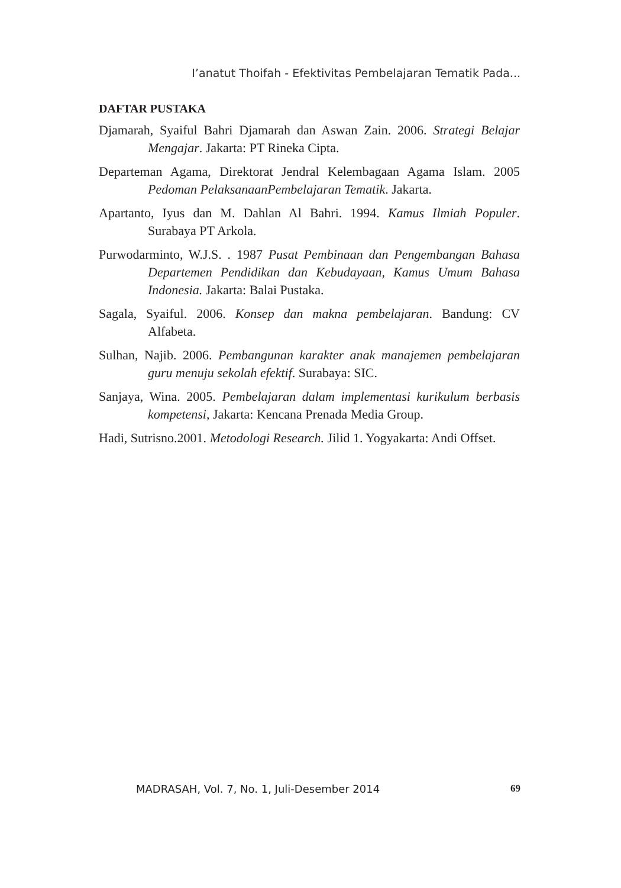I’anatut Thoifah - Efektivitas Pembelajaran Tematik Pada...
DAFTAR PUSTAKA
Djamarah, Syaiful Bahri Djamarah dan Aswan Zain. 2006. Strategi Belajar Mengajar. Jakarta: PT Rineka Cipta.
Departeman Agama, Direktorat Jendral Kelembagaan Agama Islam. 2005 Pedoman PelaksanaanPembelajaran Tematik. Jakarta.
Apartanto, Iyus dan M. Dahlan Al Bahri. 1994. Kamus Ilmiah Populer. Surabaya PT Arkola.
Purwodarminto, W.J.S. . 1987 Pusat Pembinaan dan Pengembangan Bahasa Departemen Pendidikan dan Kebudayaan, Kamus Umum Bahasa Indonesia. Jakarta: Balai Pustaka.
Sagala, Syaiful. 2006. Konsep dan makna pembelajaran. Bandung: CV Alfabeta.
Sulhan, Najib. 2006. Pembangunan karakter anak manajemen pembelajaran guru menuju sekolah efektif. Surabaya: SIC.
Sanjaya, Wina. 2005. Pembelajaran dalam implementasi kurikulum berbasis kompetensi, Jakarta: Kencana Prenada Media Group.
Hadi, Sutrisno.2001. Metodologi Research. Jilid 1. Yogyakarta: Andi Offset.
MADRASAH, Vol. 7, No. 1, Juli-Desember 2014 69